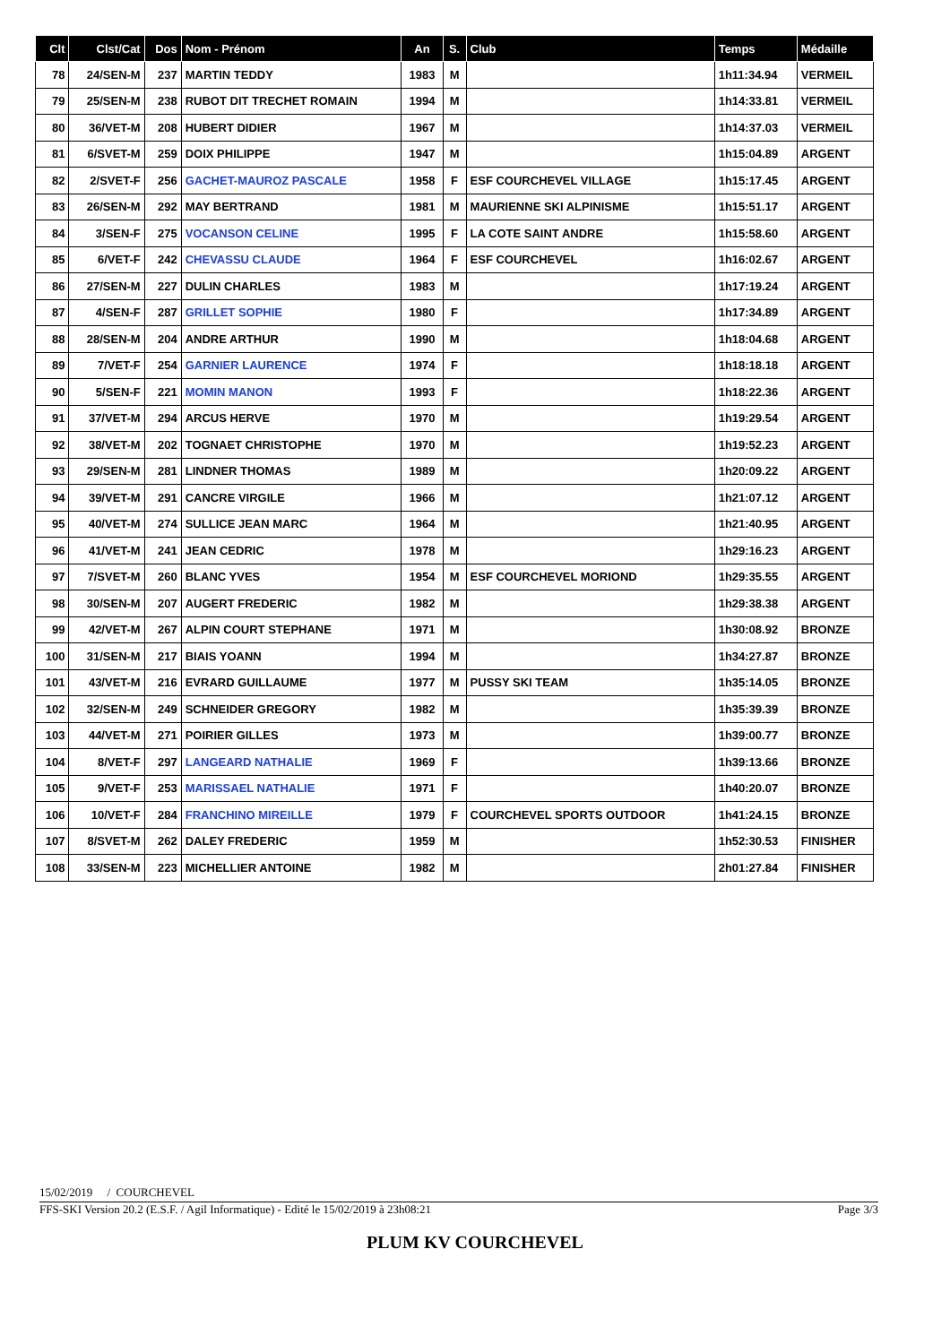| Clt | Clst/Cat | Dos | Nom - Prénom | An | S. | Club | Temps | Médaille |
| --- | --- | --- | --- | --- | --- | --- | --- | --- |
| 78 | 24/SEN-M | 237 | MARTIN TEDDY | 1983 | M | | 1h11:34.94 | VERMEIL |
| 79 | 25/SEN-M | 238 | RUBOT DIT TRECHET ROMAIN | 1994 | M | | 1h14:33.81 | VERMEIL |
| 80 | 36/VET-M | 208 | HUBERT DIDIER | 1967 | M | | 1h14:37.03 | VERMEIL |
| 81 | 6/SVET-M | 259 | DOIX PHILIPPE | 1947 | M | | 1h15:04.89 | ARGENT |
| 82 | 2/SVET-F | 256 | GACHET-MAUROZ PASCALE | 1958 | F | ESF COURCHEVEL VILLAGE | 1h15:17.45 | ARGENT |
| 83 | 26/SEN-M | 292 | MAY BERTRAND | 1981 | M | MAURIENNE SKI ALPINISME | 1h15:51.17 | ARGENT |
| 84 | 3/SEN-F | 275 | VOCANSON CELINE | 1995 | F | LA COTE SAINT ANDRE | 1h15:58.60 | ARGENT |
| 85 | 6/VET-F | 242 | CHEVASSU CLAUDE | 1964 | F | ESF COURCHEVEL | 1h16:02.67 | ARGENT |
| 86 | 27/SEN-M | 227 | DULIN CHARLES | 1983 | M | | 1h17:19.24 | ARGENT |
| 87 | 4/SEN-F | 287 | GRILLET SOPHIE | 1980 | F | | 1h17:34.89 | ARGENT |
| 88 | 28/SEN-M | 204 | ANDRE ARTHUR | 1990 | M | | 1h18:04.68 | ARGENT |
| 89 | 7/VET-F | 254 | GARNIER LAURENCE | 1974 | F | | 1h18:18.18 | ARGENT |
| 90 | 5/SEN-F | 221 | MOMIN MANON | 1993 | F | | 1h18:22.36 | ARGENT |
| 91 | 37/VET-M | 294 | ARCUS HERVE | 1970 | M | | 1h19:29.54 | ARGENT |
| 92 | 38/VET-M | 202 | TOGNAET CHRISTOPHE | 1970 | M | | 1h19:52.23 | ARGENT |
| 93 | 29/SEN-M | 281 | LINDNER THOMAS | 1989 | M | | 1h20:09.22 | ARGENT |
| 94 | 39/VET-M | 291 | CANCRE VIRGILE | 1966 | M | | 1h21:07.12 | ARGENT |
| 95 | 40/VET-M | 274 | SULLICE JEAN MARC | 1964 | M | | 1h21:40.95 | ARGENT |
| 96 | 41/VET-M | 241 | JEAN CEDRIC | 1978 | M | | 1h29:16.23 | ARGENT |
| 97 | 7/SVET-M | 260 | BLANC YVES | 1954 | M | ESF COURCHEVEL MORIOND | 1h29:35.55 | ARGENT |
| 98 | 30/SEN-M | 207 | AUGERT FREDERIC | 1982 | M | | 1h29:38.38 | ARGENT |
| 99 | 42/VET-M | 267 | ALPIN COURT STEPHANE | 1971 | M | | 1h30:08.92 | BRONZE |
| 100 | 31/SEN-M | 217 | BIAIS YOANN | 1994 | M | | 1h34:27.87 | BRONZE |
| 101 | 43/VET-M | 216 | EVRARD GUILLAUME | 1977 | M | PUSSY SKI TEAM | 1h35:14.05 | BRONZE |
| 102 | 32/SEN-M | 249 | SCHNEIDER GREGORY | 1982 | M | | 1h35:39.39 | BRONZE |
| 103 | 44/VET-M | 271 | POIRIER GILLES | 1973 | M | | 1h39:00.77 | BRONZE |
| 104 | 8/VET-F | 297 | LANGEARD NATHALIE | 1969 | F | | 1h39:13.66 | BRONZE |
| 105 | 9/VET-F | 253 | MARISSAEL NATHALIE | 1971 | F | | 1h40:20.07 | BRONZE |
| 106 | 10/VET-F | 284 | FRANCHINO MIREILLE | 1979 | F | COURCHEVEL SPORTS OUTDOOR | 1h41:24.15 | BRONZE |
| 107 | 8/SVET-M | 262 | DALEY FREDERIC | 1959 | M | | 1h52:30.53 | FINISHER |
| 108 | 33/SEN-M | 223 | MICHELLIER ANTOINE | 1982 | M | | 2h01:27.84 | FINISHER |
15/02/2019 / COURCHEVEL
FFS-SKI Version 20.2 (E.S.F. / Agil Informatique) - Edité le 15/02/2019 à 23h08:21 Page 3/3
PLUM KV COURCHEVEL